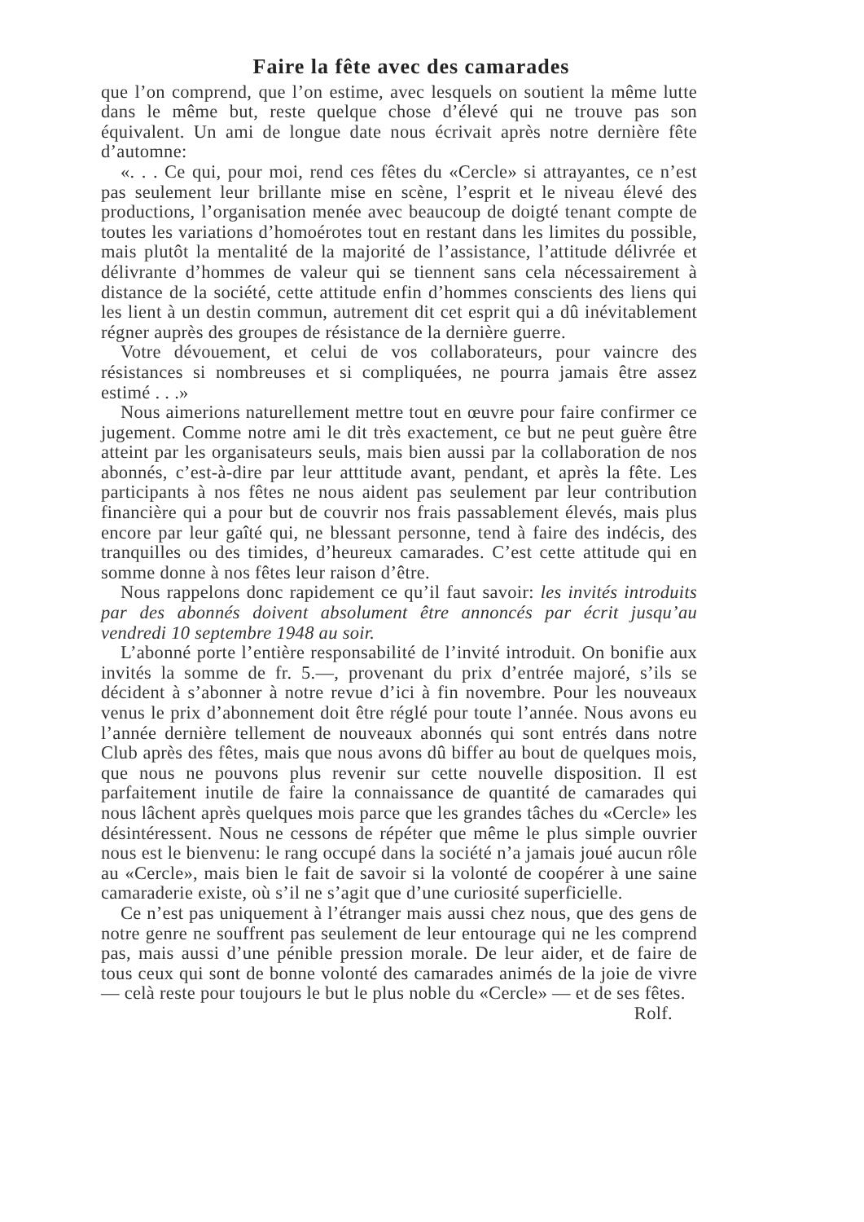Faire la fête avec des camarades
que l’on comprend, que l’on estime, avec lesquels on soutient la même lutte dans le même but, reste quelque chose d’élevé qui ne trouve pas son équivalent. Un ami de longue date nous écrivait après notre dernière fête d’automne:
«. . . Ce qui, pour moi, rend ces fêtes du «Cercle» si attrayantes, ce n’est pas seulement leur brillante mise en scène, l’esprit et le niveau élevé des productions, l’organisation menée avec beaucoup de doigté tenant compte de toutes les variations d’homoérotes tout en restant dans les limites du possible, mais plutôt la mentalité de la majorité de l’assistance, l’attitude délivrée et délivrante d’hommes de valeur qui se tiennent sans cela nécessairement à distance de la société, cette attitude enfin d’hommes conscients des liens qui les lient à un destin commun, autrement dit cet esprit qui a dû inévitablement régner auprès des groupes de résistance de la dernière guerre.
Votre dévouement, et celui de vos collaborateurs, pour vaincre des résistances si nombreuses et si compliquées, ne pourra jamais être assez estimé . . .»
Nous aimerions naturellement mettre tout en œuvre pour faire confirmer ce jugement. Comme notre ami le dit très exactement, ce but ne peut guère être atteint par les organisateurs seuls, mais bien aussi par la collaboration de nos abonnés, c’est-à-dire par leur atttitude avant, pendant, et après la fête. Les participants à nos fêtes ne nous aident pas seulement par leur contribution financière qui a pour but de couvrir nos frais passablement élevés, mais plus encore par leur gaîté qui, ne blessant personne, tend à faire des indécis, des tranquilles ou des timides, d’heureux camarades. C’est cette attitude qui en somme donne à nos fêtes leur raison d’être.
Nous rappelons donc rapidement ce qu’il faut savoir: les invités introduits par des abonnés doivent absolument être annoncés par écrit jusqu’au vendredi 10 septembre 1948 au soir.
L’abonné porte l’entière responsabilité de l’invité introduit. On bonifie aux invités la somme de fr. 5.—, provenant du prix d’entrée majoré, s’ils se décident à s’abonner à notre revue d’ici à fin novembre. Pour les nouveaux venus le prix d’abonnement doit être réglé pour toute l’année. Nous avons eu l’année dernière tellement de nouveaux abonnés qui sont entrés dans notre Club après des fêtes, mais que nous avons dû biffer au bout de quelques mois, que nous ne pouvons plus revenir sur cette nouvelle disposition. Il est parfaitement inutile de faire la connaissance de quantité de camarades qui nous lâchent après quelques mois parce que les grandes tâches du «Cercle» les désintéressent. Nous ne cessons de répéter que même le plus simple ouvrier nous est le bienvenu: le rang occupé dans la société n’a jamais joué aucun rôle au «Cercle», mais bien le fait de savoir si la volonté de coopérer à une saine camaraderie existe, où s’il ne s’agit que d’une curiosité superficielle.
Ce n’est pas uniquement à l’étranger mais aussi chez nous, que des gens de notre genre ne souffrent pas seulement de leur entourage qui ne les comprend pas, mais aussi d’une pénible pression morale. De leur aider, et de faire de tous ceux qui sont de bonne volonté des camarades animés de la joie de vivre — celà reste pour toujours le but le plus noble du «Cercle» — et de ses fêtes. Rolf.